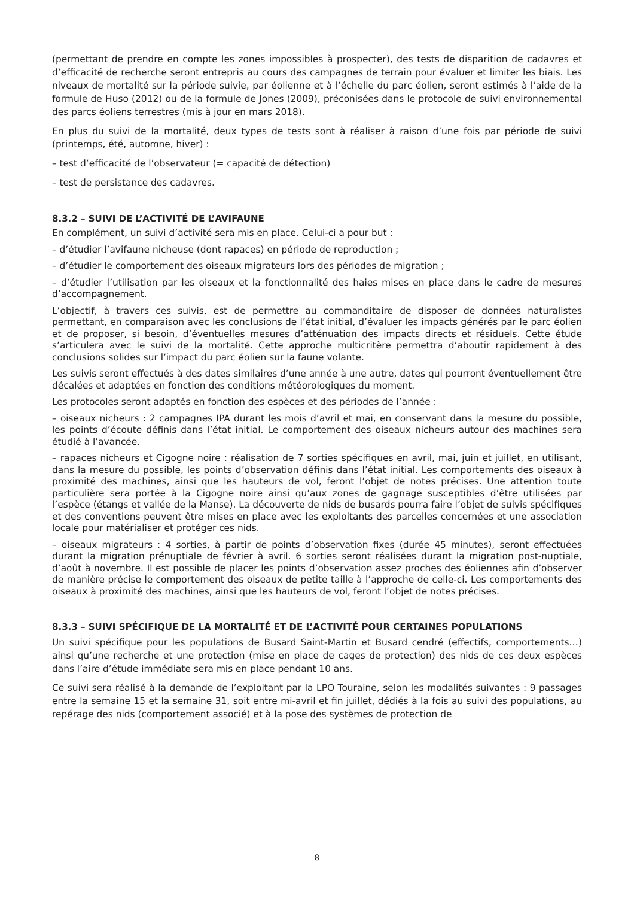(permettant de prendre en compte les zones impossibles à prospecter), des tests de disparition de cadavres et d’efficacité de recherche seront entrepris au cours des campagnes de terrain pour évaluer et limiter les biais. Les niveaux de mortalité sur la période suivie, par éolienne et à l’échelle du parc éolien, seront estimés à l’aide de la formule de Huso (2012) ou de la formule de Jones (2009), préconisées dans le protocole de suivi environnemental des parcs éoliens terrestres (mis à jour en mars 2018).
En plus du suivi de la mortalité, deux types de tests sont à réaliser à raison d’une fois par période de suivi (printemps, été, automne, hiver) :
– test d’efficacité de l’observateur (= capacité de détection)
– test de persistance des cadavres.
8.3.2 – SUIVI DE L’ACTIVITÉ DE L’AVIFAUNE
En complément, un suivi d’activité sera mis en place. Celui-ci a pour but :
– d’étudier l’avifaune nicheuse (dont rapaces) en période de reproduction ;
– d’étudier le comportement des oiseaux migrateurs lors des périodes de migration ;
– d’étudier l’utilisation par les oiseaux et la fonctionnalité des haies mises en place dans le cadre de mesures d’accompagnement.
L’objectif, à travers ces suivis, est de permettre au commanditaire de disposer de données naturalistes permettant, en comparaison avec les conclusions de l’état initial, d’évaluer les impacts générés par le parc éolien et de proposer, si besoin, d’éventuelles mesures d’atténuation des impacts directs et résiduels. Cette étude s’articulera avec le suivi de la mortalité. Cette approche multicritère permettra d’aboutir rapidement à des conclusions solides sur l’impact du parc éolien sur la faune volante.
Les suivis seront effectués à des dates similaires d’une année à une autre, dates qui pourront éventuellement être décalées et adaptées en fonction des conditions météorologiques du moment.
Les protocoles seront adaptés en fonction des espèces et des périodes de l’année :
– oiseaux nicheurs : 2 campagnes IPA durant les mois d’avril et mai, en conservant dans la mesure du possible, les points d’écoute définis dans l’état initial. Le comportement des oiseaux nicheurs autour des machines sera étudié à l’avancée.
– rapaces nicheurs et Cigogne noire : réalisation de 7 sorties spécifiques en avril, mai, juin et juillet, en utilisant, dans la mesure du possible, les points d’observation définis dans l’état initial. Les comportements des oiseaux à proximité des machines, ainsi que les hauteurs de vol, feront l’objet de notes précises. Une attention toute particulière sera portée à la Cigogne noire ainsi qu’aux zones de gagnage susceptibles d’être utilisées par l’espèce (étangs et vallée de la Manse). La découverte de nids de busards pourra faire l’objet de suivis spécifiques et des conventions peuvent être mises en place avec les exploitants des parcelles concernées et une association locale pour matérialiser et protéger ces nids.
– oiseaux migrateurs : 4 sorties, à partir de points d’observation fixes (durée 45 minutes), seront effectuées durant la migration prénuptiale de février à avril. 6 sorties seront réalisées durant la migration post-nuptiale, d’août à novembre. Il est possible de placer les points d’observation assez proches des éoliennes afin d’observer de manière précise le comportement des oiseaux de petite taille à l’approche de celle-ci. Les comportements des oiseaux à proximité des machines, ainsi que les hauteurs de vol, feront l’objet de notes précises.
8.3.3 – SUIVI SPÉCIFIQUE DE LA MORTALITÉ ET DE L’ACTIVITÉ POUR CERTAINES POPULATIONS
Un suivi spécifique pour les populations de Busard Saint-Martin et Busard cendré (effectifs, comportements…) ainsi qu’une recherche et une protection (mise en place de cages de protection) des nids de ces deux espèces dans l’aire d’étude immédiate sera mis en place pendant 10 ans.
Ce suivi sera réalisé à la demande de l’exploitant par la LPO Touraine, selon les modalités suivantes : 9 passages entre la semaine 15 et la semaine 31, soit entre mi-avril et fin juillet, dédiés à la fois au suivi des populations, au repérage des nids (comportement associé) et à la pose des systèmes de protection de
8